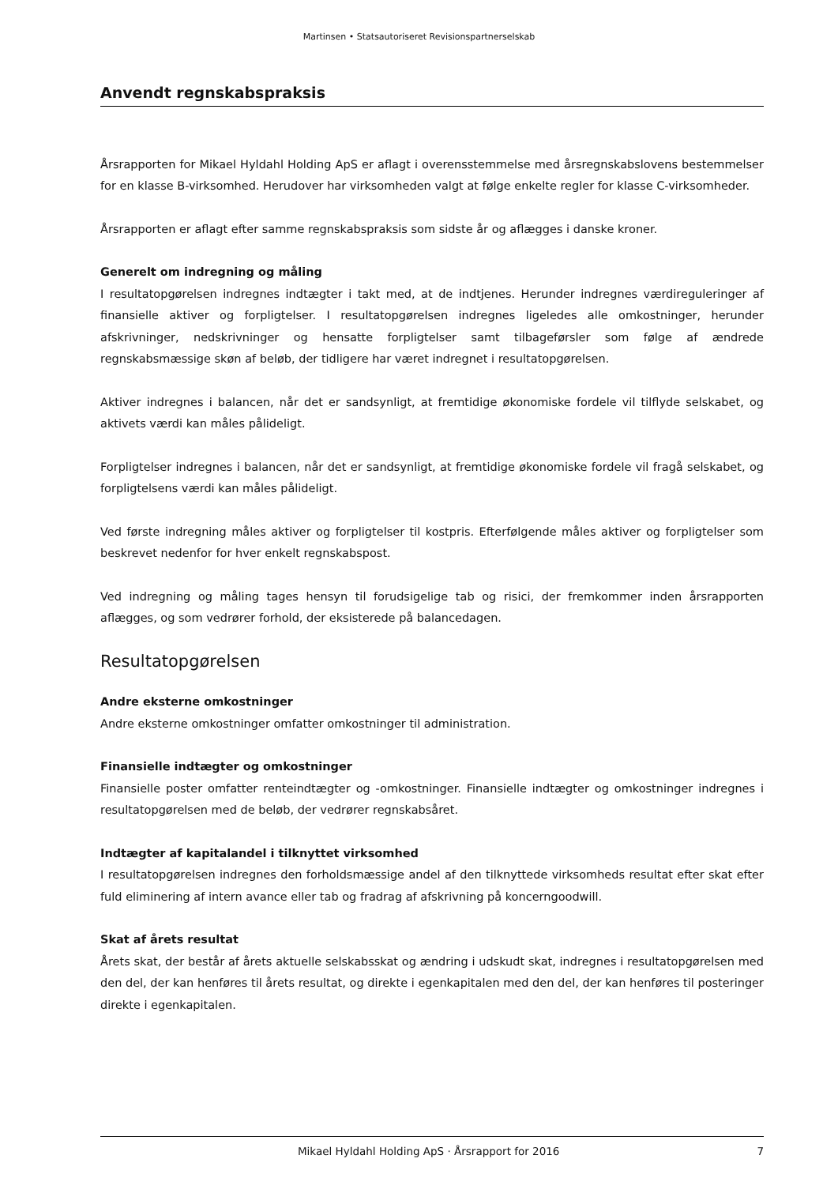Martinsen • Statsautoriseret Revisionspartnerselskab
Anvendt regnskabspraksis
Årsrapporten for Mikael Hyldahl Holding ApS er aflagt i overensstemmelse med årsregnskabslovens bestemmelser for en klasse B-virksomhed. Herudover har virksomheden valgt at følge enkelte regler for klasse C-virksomheder.
Årsrapporten er aflagt efter samme regnskabspraksis som sidste år og aflægges i danske kroner.
Generelt om indregning og måling
I resultatopgørelsen indregnes indtægter i takt med, at de indtjenes. Herunder indregnes værdireguleringer af finansielle aktiver og forpligtelser. I resultatopgørelsen indregnes ligeledes alle omkostninger, herunder afskrivninger, nedskrivninger og hensatte forpligtelser samt tilbageførsler som følge af ændrede regnskabsmæssige skøn af beløb, der tidligere har været indregnet i resultatopgørelsen.
Aktiver indregnes i balancen, når det er sandsynligt, at fremtidige økonomiske fordele vil tilflyde selskabet, og aktivets værdi kan måles pålideligt.
Forpligtelser indregnes i balancen, når det er sandsynligt, at fremtidige økonomiske fordele vil fragå selskabet, og forpligtelsens værdi kan måles pålideligt.
Ved første indregning måles aktiver og forpligtelser til kostpris. Efterfølgende måles aktiver og forpligtelser som beskrevet nedenfor for hver enkelt regnskabspost.
Ved indregning og måling tages hensyn til forudsigelige tab og risici, der fremkommer inden årsrapporten aflægges, og som vedrører forhold, der eksisterede på balancedagen.
Resultatopgørelsen
Andre eksterne omkostninger
Andre eksterne omkostninger omfatter omkostninger til administration.
Finansielle indtægter og omkostninger
Finansielle poster omfatter renteindtægter og -omkostninger. Finansielle indtægter og omkostninger indregnes i resultatopgørelsen med de beløb, der vedrører regnskabsåret.
Indtægter af kapitalandel i tilknyttet virksomhed
I resultatopgørelsen indregnes den forholdsmæssige andel af den tilknyttede virksomheds resultat efter skat efter fuld eliminering af intern avance eller tab og fradrag af afskrivning på koncerngoodwill.
Skat af årets resultat
Årets skat, der består af årets aktuelle selskabsskat og ændring i udskudt skat, indregnes i resultatopgørelsen med den del, der kan henføres til årets resultat, og direkte i egenkapitalen med den del, der kan henføres til posteringer direkte i egenkapitalen.
Mikael Hyldahl Holding ApS · Årsrapport for 2016 7